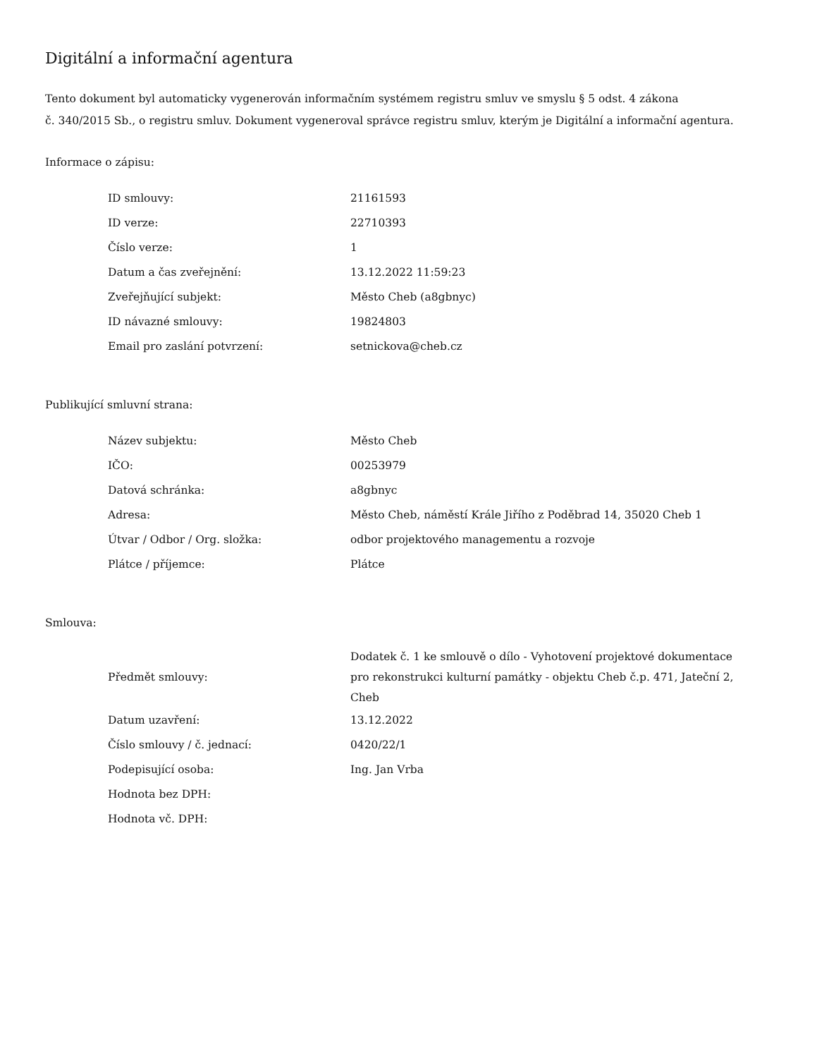Digitální a informační agentura
Tento dokument byl automaticky vygenerován informačním systémem registru smluv ve smyslu § 5 odst. 4 zákona
č. 340/2015 Sb., o registru smluv. Dokument vygeneroval správce registru smluv, kterým je Digitální a informační agentura.
Informace o zápisu:
| ID smlouvy: | 21161593 |
| ID verze: | 22710393 |
| Číslo verze: | 1 |
| Datum a čas zveřejnění: | 13.12.2022 11:59:23 |
| Zveřejňující subjekt: | Město Cheb (a8gbnyc) |
| ID návazné smlouvy: | 19824803 |
| Email pro zaslání potvrzení: | setnickova@cheb.cz |
Publikující smluvní strana:
| Název subjektu: | Město Cheb |
| IČO: | 00253979 |
| Datová schránka: | a8gbnyc |
| Adresa: | Město Cheb, náměstí Krále Jiřího z Poděbrad 14, 35020 Cheb 1 |
| Útvar / Odbor / Org. složka: | odbor projektového managementu a rozvoje |
| Plátce / příjemce: | Plátce |
Smlouva:
| Předmět smlouvy: | Dodatek č. 1 ke smlouvě o dílo - Vyhotovení projektové dokumentace pro rekonstrukci kulturní památky - objektu Cheb č.p. 471, Jateční 2, Cheb |
| Datum uzavření: | 13.12.2022 |
| Číslo smlouvy / č. jednací: | 0420/22/1 |
| Podepisující osoba: | Ing. Jan Vrba |
| Hodnota bez DPH: | |
| Hodnota vč. DPH: | |